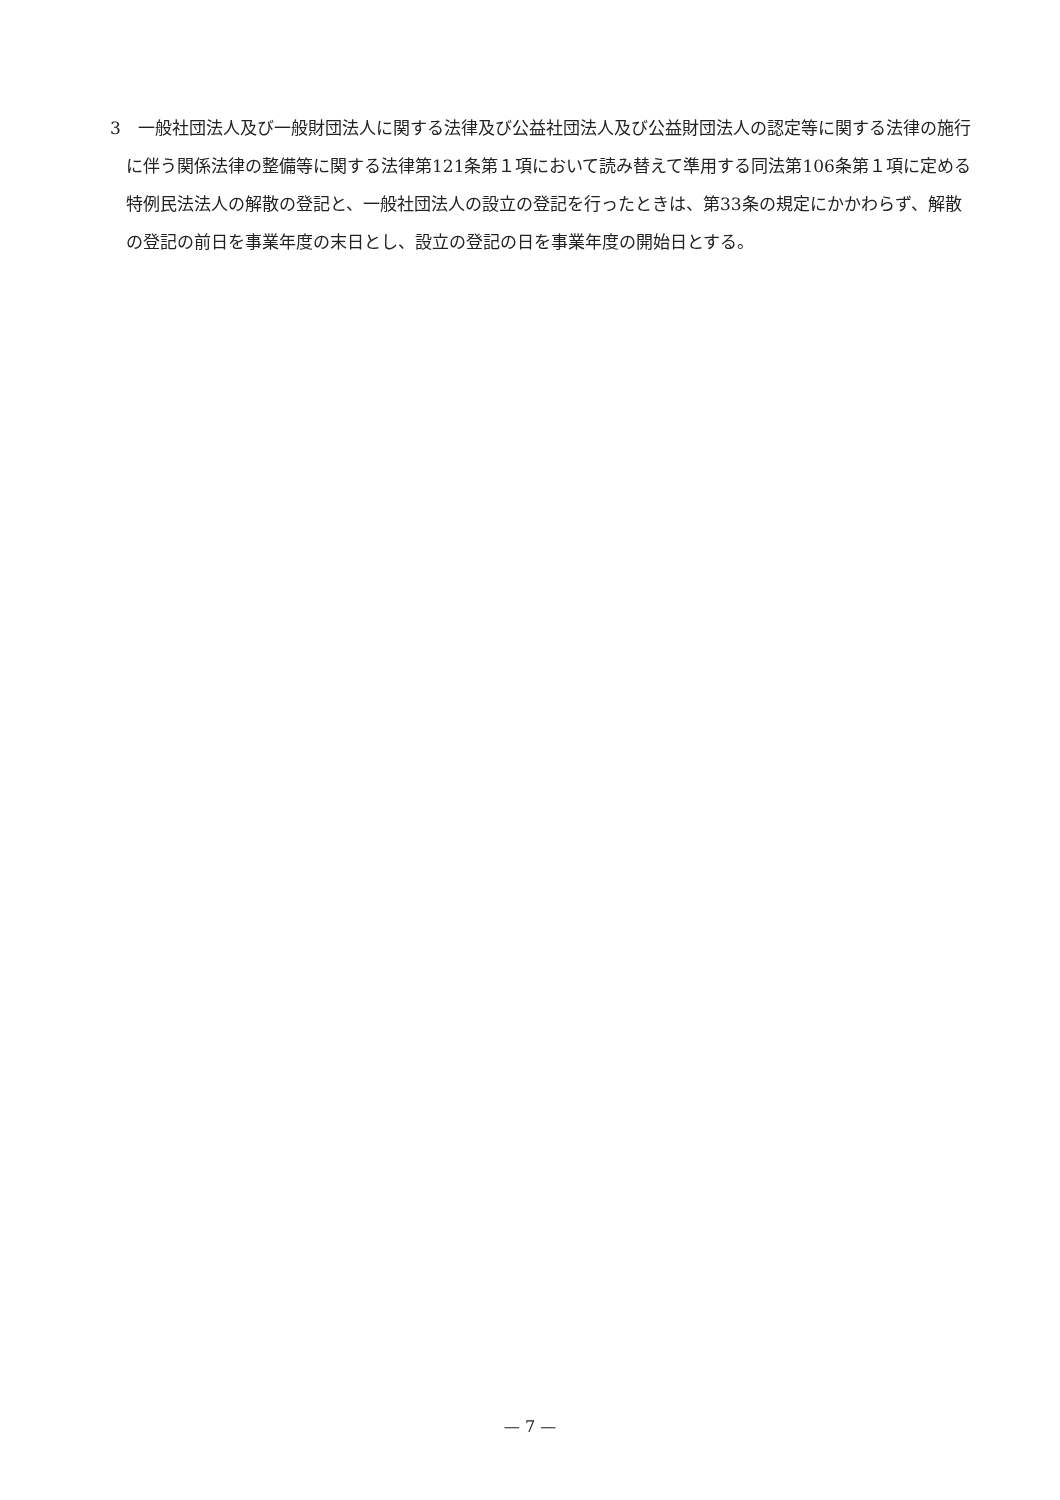3　一般社団法人及び一般財団法人に関する法律及び公益社団法人及び公益財団法人の認定等に関する法律の施行に伴う関係法律の整備等に関する法律第121条第１項において読み替えて準用する同法第106条第１項に定める特例民法法人の解散の登記と、一般社団法人の設立の登記を行ったときは、第33条の規定にかかわらず、解散の登記の前日を事業年度の末日とし、設立の登記の日を事業年度の開始日とする。
— 7 —